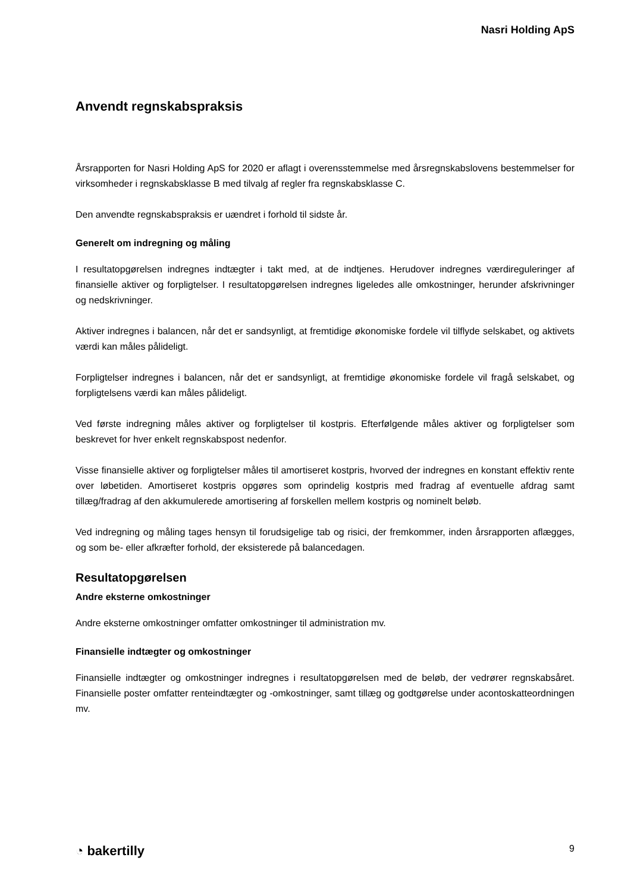Nasri Holding ApS
Anvendt regnskabspraksis
Årsrapporten for Nasri Holding ApS for 2020 er aflagt i overensstemmelse med årsregnskabslovens bestemmelser for virksomheder i regnskabsklasse B med tilvalg af regler fra regnskabsklasse C.
Den anvendte regnskabspraksis er uændret i forhold til sidste år.
Generelt om indregning og måling
I resultatopgørelsen indregnes indtægter i takt med, at de indtjenes. Herudover indregnes værdiregule­ringer af finansielle aktiver og forpligtelser. I resultatopgørelsen indregnes ligeledes alle omkostninger, herunder afskrivninger og nedskrivninger.
Aktiver indregnes i balancen, når det er sandsynligt, at fremtidige økonomiske fordele vil tilflyde selskabet, og aktivets værdi kan måles pålideligt.
Forpligtelser indregnes i balancen, når det er sandsynligt, at fremtidige økonomiske fordele vil fragå sel­skabet, og forpligtelsens værdi kan måles pålideligt.
Ved første indregning måles aktiver og forpligtelser til kostpris. Efterfølgende måles aktiver og forpligtelser som beskrevet for hver enkelt regnskabspost nedenfor.
Visse finansielle aktiver og forpligtelser måles til amortiseret kostpris, hvorved der indregnes en konstant effektiv rente over løbetiden. Amortiseret kostpris opgøres som oprindelig kostpris med fradrag af eventu­elle afdrag samt tillæg/fradrag af den akkumulerede amortisering af forskellen mellem kostpris og nomi­nelt beløb.
Ved indregning og måling tages hensyn til forudsigelige tab og risici, der fremkommer, inden årsrapporten aflægges, og som be- eller afkræfter forhold, der eksisterede på balancedagen.
Resultatopgørelsen
Andre eksterne omkostninger
Andre eksterne omkostninger omfatter omkostninger til administration mv.
Finansielle indtægter og omkostninger
Finansielle indtægter og omkostninger indregnes i resultatopgørelsen med de beløb, der vedrører regn­skabsåret. Finansielle poster omfatter renteindtægter og -omkostninger, samt tillæg og godtgørelse under acontoskatteordningen mv.
◔ bakertilly 9